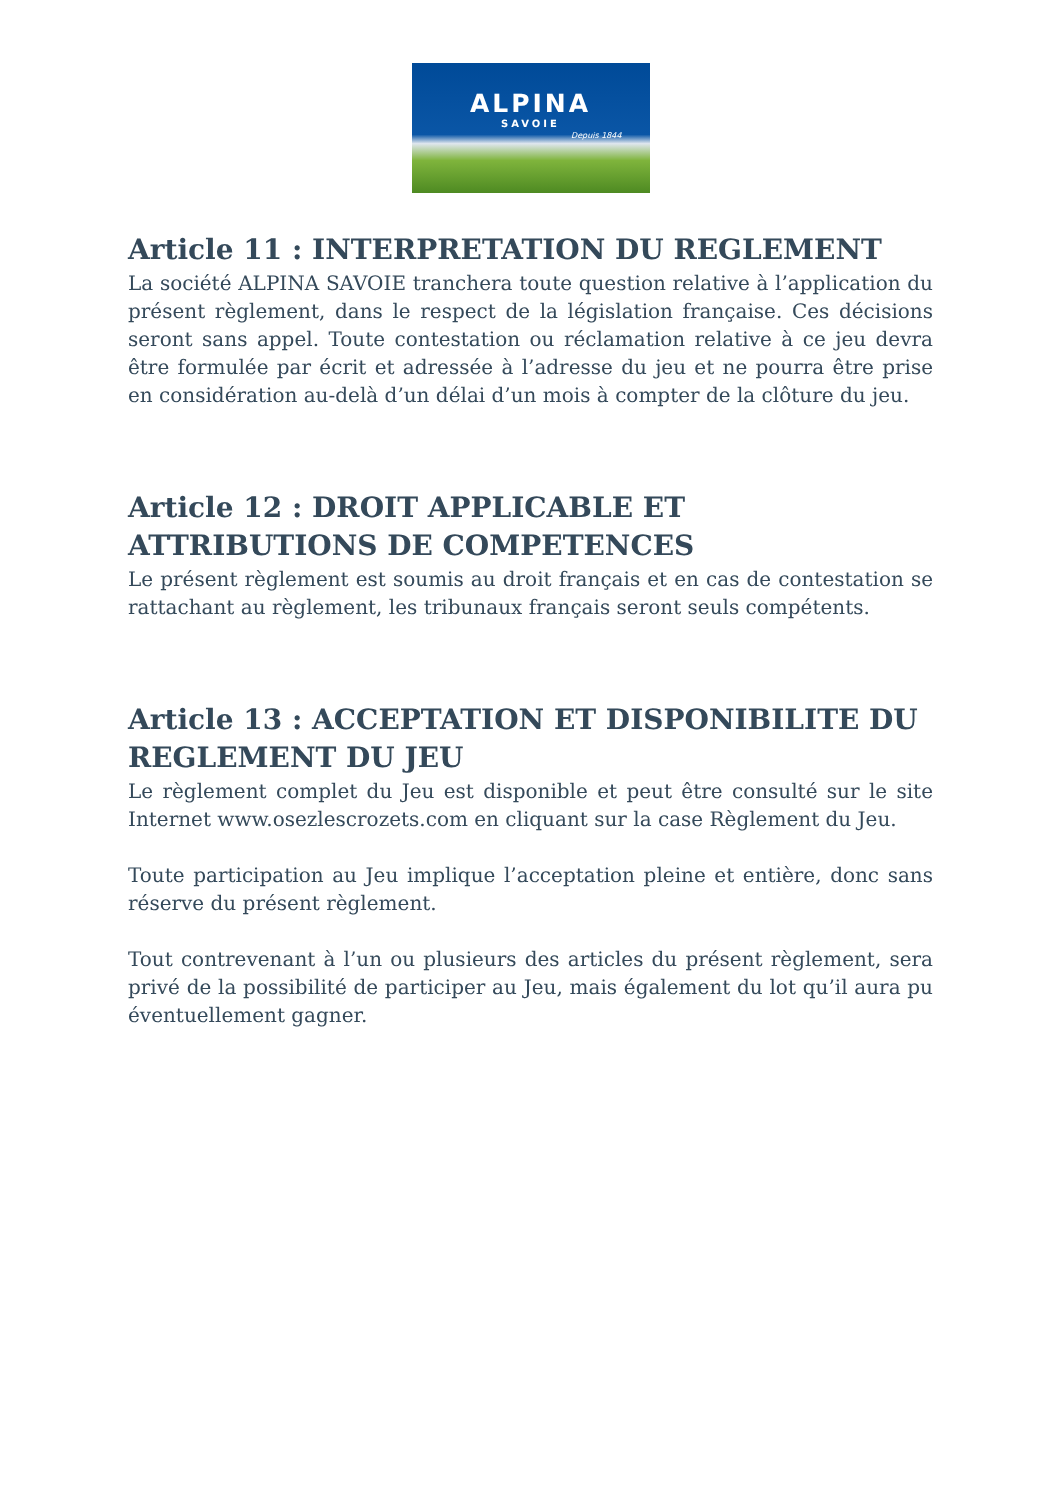ALPINA
SAVOIE
Depuis 1844
Article 11 : INTERPRETATION DU REGLEMENT
La société ALPINA SAVOIE tranchera toute question relative à l’application du présent règlement, dans le respect de la législation française. Ces décisions seront sans appel. Toute contestation ou réclamation relative à ce jeu devra être formulée par écrit et adressée à l’adresse du jeu et ne pourra être prise en considération au-delà d’un délai d’un mois à compter de la clôture du jeu.
Article 12 : DROIT APPLICABLE ET ATTRIBUTIONS DE COMPETENCES
Le présent règlement est soumis au droit français et en cas de contestation se rattachant au règlement, les tribunaux français seront seuls compétents.
Article 13 : ACCEPTATION ET DISPONIBILITE DU REGLEMENT DU JEU
Le règlement complet du Jeu est disponible et peut être consulté sur le site Internet www.osezlescrozets.com en cliquant sur la case Règlement du Jeu.
Toute participation au Jeu implique l’acceptation pleine et entière, donc sans réserve du présent règlement.
Tout contrevenant à l’un ou plusieurs des articles du présent règlement, sera privé de la possibilité de participer au Jeu, mais également du lot qu’il aura pu éventuellement gagner.